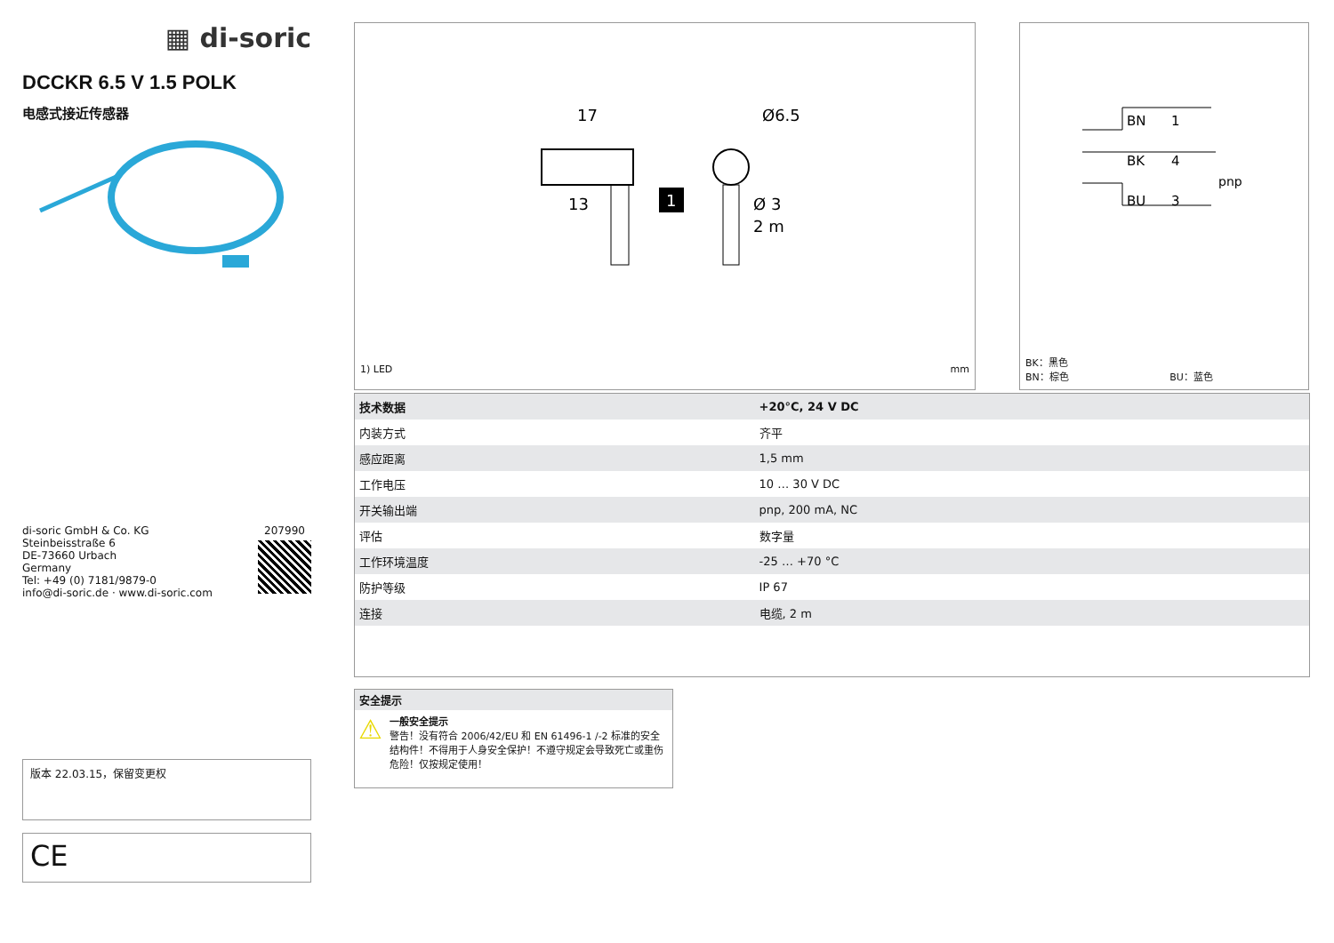▦ di-soric
DCCKR 6.5 V 1.5 POLK
电感式接近传感器
di-soric GmbH & Co. KG
Steinbeisstraße 6
DE-73660 Urbach
Germany
Tel: +49 (0) 7181/9879-0
info@di-soric.de · www.di-soric.com
207990
版本 22.03.15，保留变更权
CE
17
13
Ø6.5
Ø 3
2 m
1
1) LED mm
BN
1
BK
4
BU
3
pnp
BK：黑色
BN：棕色 BU：蓝色
| 技术数据 | +20°C, 24 V DC |
| --- | --- |
| 内装方式 | 齐平 |
| 感应距离 | 1,5 mm |
| 工作电压 | 10 … 30 V DC |
| 开关输出端 | pnp, 200 mA, NC |
| 评估 | 数字量 |
| 工作环境温度 | -25 … +70 °C |
| 防护等级 | IP 67 |
| 连接 | 电缆, 2 m |
安全提示
⚠
一般安全提示
警告！没有符合 2006/42/EU 和 EN 61496-1 /-2 标准的安全结构件！不得用于人身安全保护！不遵守规定会导致死亡或重伤危险！仅按规定使用！